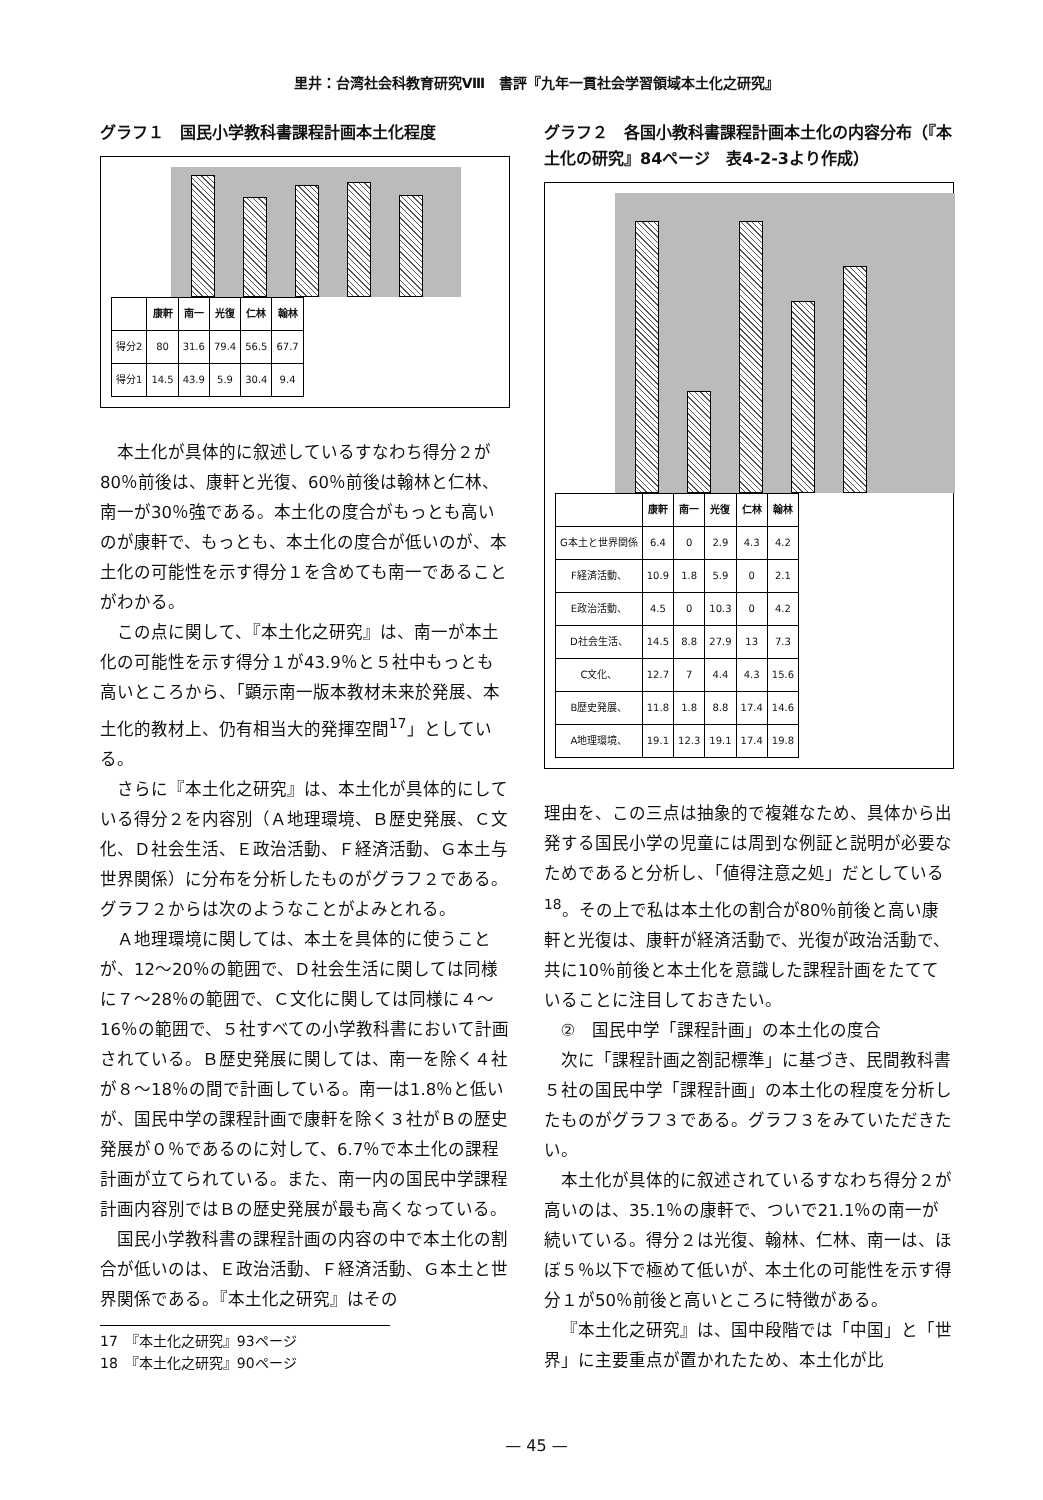里井：台湾社会科教育研究Ⅷ　書評『九年一貫社会学習領域本土化之研究』
グラフ１　国民小学教科書課程計画本土化程度
| | 康軒 | 南一 | 光復 | 仁林 | 翰林 |
| --- | --- | --- | --- | --- | --- |
| 得分2 | 80 | 31.6 | 79.4 | 56.5 | 67.7 |
| 得分1 | 14.5 | 43.9 | 5.9 | 30.4 | 9.4 |
本土化が具体的に叙述しているすなわち得分２が80％前後は、康軒と光復、60％前後は翰林と仁林、南一が30％強である。本土化の度合がもっとも高いのが康軒で、もっとも、本土化の度合が低いのが、本土化の可能性を示す得分１を含めても南一であることがわかる。
この点に関して、『本土化之研究』は、南一が本土化の可能性を示す得分１が43.9％と５社中もっとも高いところから、「顕示南一版本教材未来於発展、本土化的教材上、仍有相当大的発揮空間<sup>17</sup>」としている。
さらに『本土化之研究』は、本土化が具体的にしている得分２を内容別（Ａ地理環境、Ｂ歴史発展、Ｃ文化、Ｄ社会生活、Ｅ政治活動、Ｆ経済活動、Ｇ本土与世界関係）に分布を分析したものがグラフ２である。グラフ２からは次のようなことがよみとれる。
Ａ地理環境に関しては、本土を具体的に使うことが、12～20％の範囲で、Ｄ社会生活に関しては同様に７～28％の範囲で、Ｃ文化に関しては同様に４～16％の範囲で、５社すべての小学教科書において計画されている。Ｂ歴史発展に関しては、南一を除く４社が８～18％の間で計画している。南一は1.8％と低いが、国民中学の課程計画で康軒を除く３社がＢの歴史発展が０％であるのに対して、6.7％で本土化の課程計画が立てられている。また、南一内の国民中学課程計画内容別ではＢの歴史発展が最も高くなっている。
国民小学教科書の課程計画の内容の中で本土化の割合が低いのは、Ｅ政治活動、Ｆ経済活動、Ｇ本土と世界関係である。『本土化之研究』はその
17　『本土化之研究』93ページ
18　『本土化之研究』90ページ
グラフ２　各国小教科書課程計画本土化の内容分布（『本土化の研究』84ページ　表4-2-3より作成）
| | 康軒 | 南一 | 光復 | 仁林 | 翰林 |
| --- | --- | --- | --- | --- | --- |
| G本土と世界関係 | 6.4 | 0 | 2.9 | 4.3 | 4.2 |
| F経済活動、 | 10.9 | 1.8 | 5.9 | 0 | 2.1 |
| E政治活動、 | 4.5 | 0 | 10.3 | 0 | 4.2 |
| D社会生活、 | 14.5 | 8.8 | 27.9 | 13 | 7.3 |
| C文化、 | 12.7 | 7 | 4.4 | 4.3 | 15.6 |
| B歴史発展、 | 11.8 | 1.8 | 8.8 | 17.4 | 14.6 |
| A地理環境、 | 19.1 | 12.3 | 19.1 | 17.4 | 19.8 |
理由を、この三点は抽象的で複雑なため、具体から出発する国民小学の児童には周到な例証と説明が必要なためであると分析し、「値得注意之処」だとしている<sup>18</sup>。その上で私は本土化の割合が80％前後と高い康軒と光復は、康軒が経済活動で、光復が政治活動で、共に10％前後と本土化を意識した課程計画をたてていることに注目しておきたい。
②　国民中学「課程計画」の本土化の度合
次に「課程計画之劄記標準」に基づき、民間教科書５社の国民中学「課程計画」の本土化の程度を分析したものがグラフ３である。グラフ３をみていただきたい。
本土化が具体的に叙述されているすなわち得分２が高いのは、35.1％の康軒で、ついで21.1％の南一が続いている。得分２は光復、翰林、仁林、南一は、ほぼ５％以下で極めて低いが、本土化の可能性を示す得分１が50％前後と高いところに特徴がある。
『本土化之研究』は、国中段階では「中国」と「世界」に主要重点が置かれたため、本土化が比
— 45 —